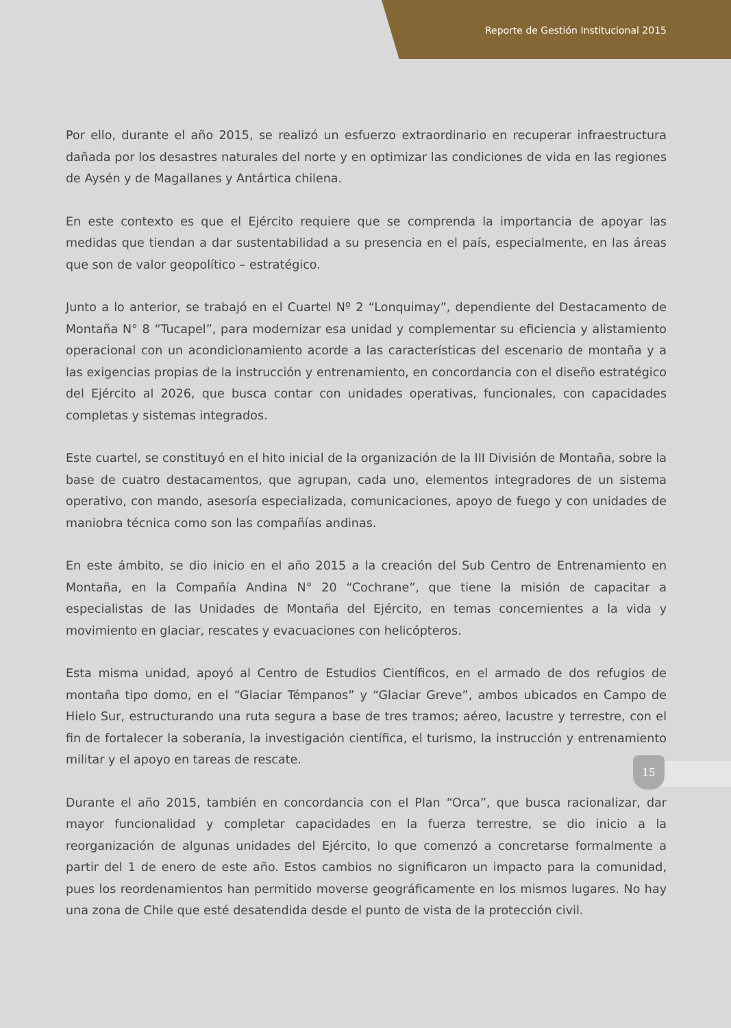Reporte de Gestión Institucional 2015
Por ello, durante el año 2015, se realizó un esfuerzo extraordinario en recuperar infraestructura dañada por los desastres naturales del norte y en optimizar las condiciones de vida en las regiones de Aysén y de Magallanes y Antártica chilena.
En este contexto es que el Ejército requiere que se comprenda la importancia de apoyar las medidas que tiendan a dar sustentabilidad a su presencia en el país, especialmente, en las áreas que son de valor geopolítico – estratégico.
Junto a lo anterior, se trabajó en el Cuartel Nº 2 “Lonquimay”, dependiente del Destacamento de Montaña N° 8 “Tucapel”, para modernizar esa unidad y complementar su eficiencia y alistamiento operacional con un acondicionamiento acorde a las características del escenario de montaña y a las exigencias propias de la instrucción y entrenamiento, en concordancia con el diseño estratégico del Ejército al 2026, que busca contar con unidades operativas, funcionales, con capacidades completas y sistemas integrados.
Este cuartel, se constituyó en el hito inicial de la organización de la III División de Montaña, sobre la base de cuatro destacamentos, que agrupan, cada uno, elementos integradores de un sistema operativo, con mando, asesoría especializada, comunicaciones, apoyo de fuego y con unidades de maniobra técnica como son las compañías andinas.
En este ámbito, se dio inicio en el año 2015 a la creación del Sub Centro de Entrenamiento en Montaña, en la Compañía Andina N° 20 “Cochrane”, que tiene la misión de capacitar a especialistas de las Unidades de Montaña del Ejército, en temas concernientes a la vida y movimiento en glaciar, rescates y evacuaciones con helicópteros.
Esta misma unidad, apoyó al Centro de Estudios Científicos, en el armado de dos refugios de montaña tipo domo, en el “Glaciar Témpanos” y “Glaciar Greve”, ambos ubicados en Campo de Hielo Sur, estructurando una ruta segura a base de tres tramos; aéreo, lacustre y terrestre, con el fin de fortalecer la soberanía, la investigación científica, el turismo, la instrucción y entrenamiento militar y el apoyo en tareas de rescate.
Durante el año 2015, también en concordancia con el Plan “Orca”, que busca racionalizar, dar mayor funcionalidad y completar capacidades en la fuerza terrestre, se dio inicio a la reorganización de algunas unidades del Ejército, lo que comenzó a concretarse formalmente a partir del 1 de enero de este año. Estos cambios no significaron un impacto para la comunidad, pues los reordenamientos han permitido moverse geográficamente en los mismos lugares. No hay una zona de Chile que esté desatendida desde el punto de vista de la protección civil.
15